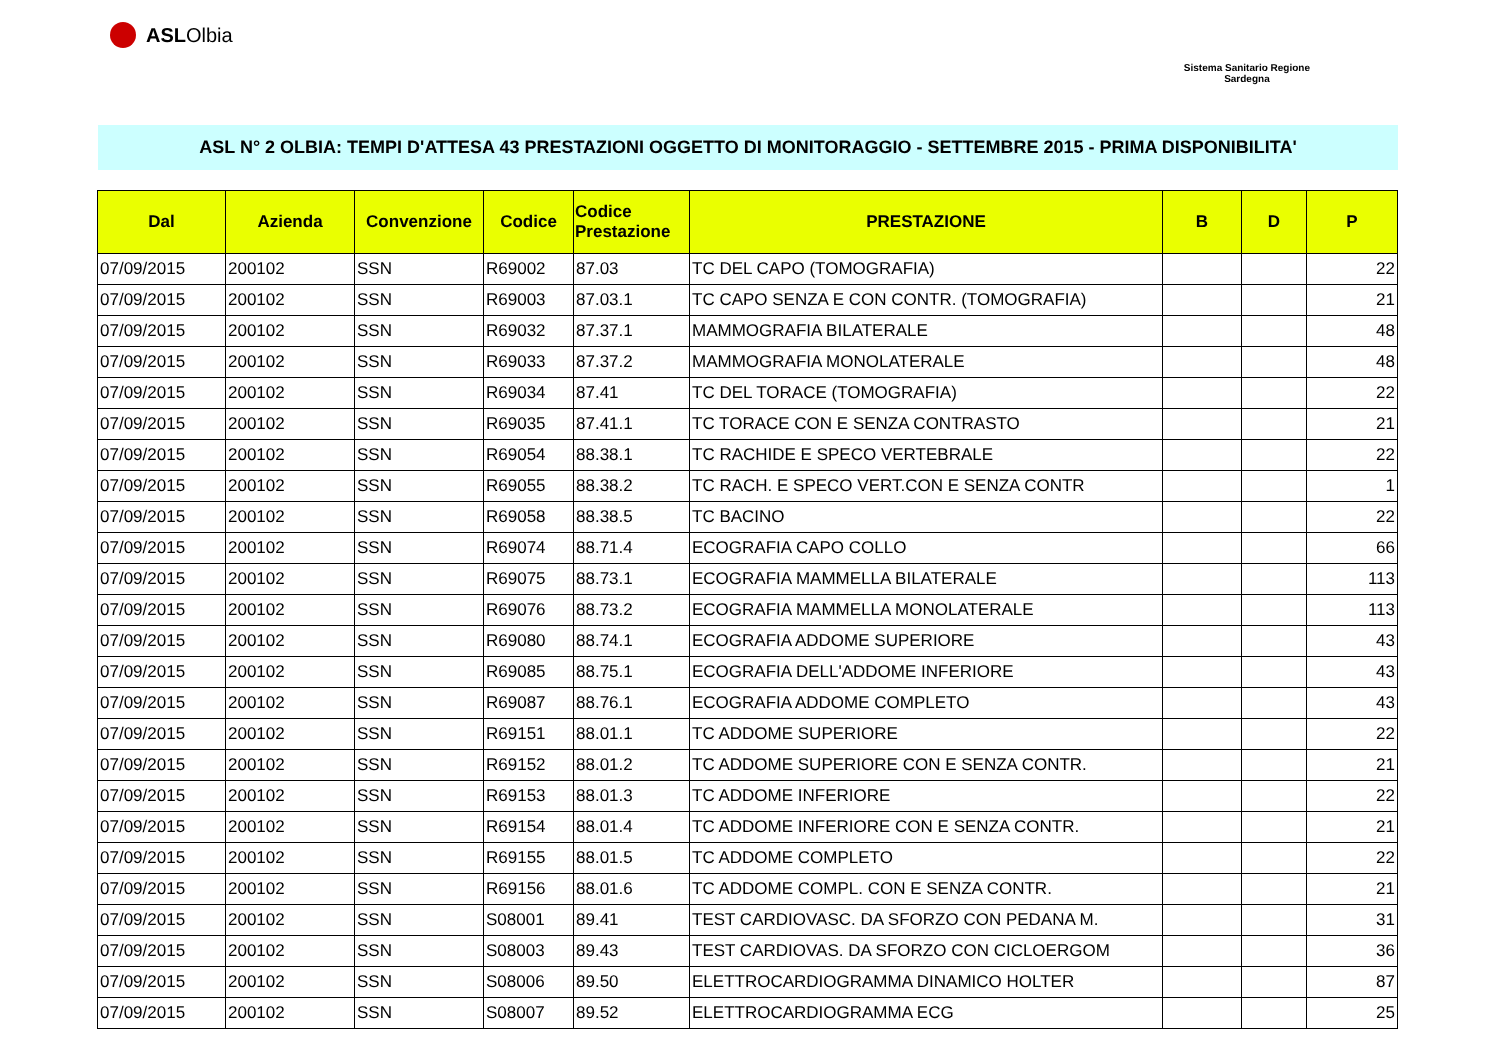ASL Olbia
Sistema Sanitario Regione
Sardegna
ASL N° 2 OLBIA: TEMPI D'ATTESA 43 PRESTAZIONI OGGETTO DI MONITORAGGIO - SETTEMBRE 2015 - PRIMA DISPONIBILITA'
| Dal | Azienda | Convenzione | Codice | Codice Prestazione | PRESTAZIONE | B | D | P |
| --- | --- | --- | --- | --- | --- | --- | --- | --- |
| 07/09/2015 | 200102 | SSN | R69002 | 87.03 | TC DEL CAPO (TOMOGRAFIA) | | | 22 |
| 07/09/2015 | 200102 | SSN | R69003 | 87.03.1 | TC CAPO SENZA E CON CONTR. (TOMOGRAFIA) | | | 21 |
| 07/09/2015 | 200102 | SSN | R69032 | 87.37.1 | MAMMOGRAFIA BILATERALE | | | 48 |
| 07/09/2015 | 200102 | SSN | R69033 | 87.37.2 | MAMMOGRAFIA MONOLATERALE | | | 48 |
| 07/09/2015 | 200102 | SSN | R69034 | 87.41 | TC DEL TORACE (TOMOGRAFIA) | | | 22 |
| 07/09/2015 | 200102 | SSN | R69035 | 87.41.1 | TC TORACE CON E SENZA CONTRASTO | | | 21 |
| 07/09/2015 | 200102 | SSN | R69054 | 88.38.1 | TC RACHIDE E SPECO VERTEBRALE | | | 22 |
| 07/09/2015 | 200102 | SSN | R69055 | 88.38.2 | TC RACH. E SPECO VERT.CON E SENZA CONTR | | | 1 |
| 07/09/2015 | 200102 | SSN | R69058 | 88.38.5 | TC BACINO | | | 22 |
| 07/09/2015 | 200102 | SSN | R69074 | 88.71.4 | ECOGRAFIA CAPO COLLO | | | 66 |
| 07/09/2015 | 200102 | SSN | R69075 | 88.73.1 | ECOGRAFIA MAMMELLA BILATERALE | | | 113 |
| 07/09/2015 | 200102 | SSN | R69076 | 88.73.2 | ECOGRAFIA MAMMELLA MONOLATERALE | | | 113 |
| 07/09/2015 | 200102 | SSN | R69080 | 88.74.1 | ECOGRAFIA ADDOME SUPERIORE | | | 43 |
| 07/09/2015 | 200102 | SSN | R69085 | 88.75.1 | ECOGRAFIA DELL'ADDOME INFERIORE | | | 43 |
| 07/09/2015 | 200102 | SSN | R69087 | 88.76.1 | ECOGRAFIA ADDOME COMPLETO | | | 43 |
| 07/09/2015 | 200102 | SSN | R69151 | 88.01.1 | TC ADDOME SUPERIORE | | | 22 |
| 07/09/2015 | 200102 | SSN | R69152 | 88.01.2 | TC ADDOME SUPERIORE CON E SENZA CONTR. | | | 21 |
| 07/09/2015 | 200102 | SSN | R69153 | 88.01.3 | TC ADDOME INFERIORE | | | 22 |
| 07/09/2015 | 200102 | SSN | R69154 | 88.01.4 | TC ADDOME INFERIORE CON E SENZA CONTR. | | | 21 |
| 07/09/2015 | 200102 | SSN | R69155 | 88.01.5 | TC ADDOME COMPLETO | | | 22 |
| 07/09/2015 | 200102 | SSN | R69156 | 88.01.6 | TC ADDOME COMPL. CON E SENZA CONTR. | | | 21 |
| 07/09/2015 | 200102 | SSN | S08001 | 89.41 | TEST CARDIOVASC. DA SFORZO CON PEDANA M. | | | 31 |
| 07/09/2015 | 200102 | SSN | S08003 | 89.43 | TEST CARDIOVAS. DA SFORZO CON CICLOERGOM | | | 36 |
| 07/09/2015 | 200102 | SSN | S08006 | 89.50 | ELETTROCARDIOGRAMMA DINAMICO HOLTER | | | 87 |
| 07/09/2015 | 200102 | SSN | S08007 | 89.52 | ELETTROCARDIOGRAMMA ECG | | | 25 |